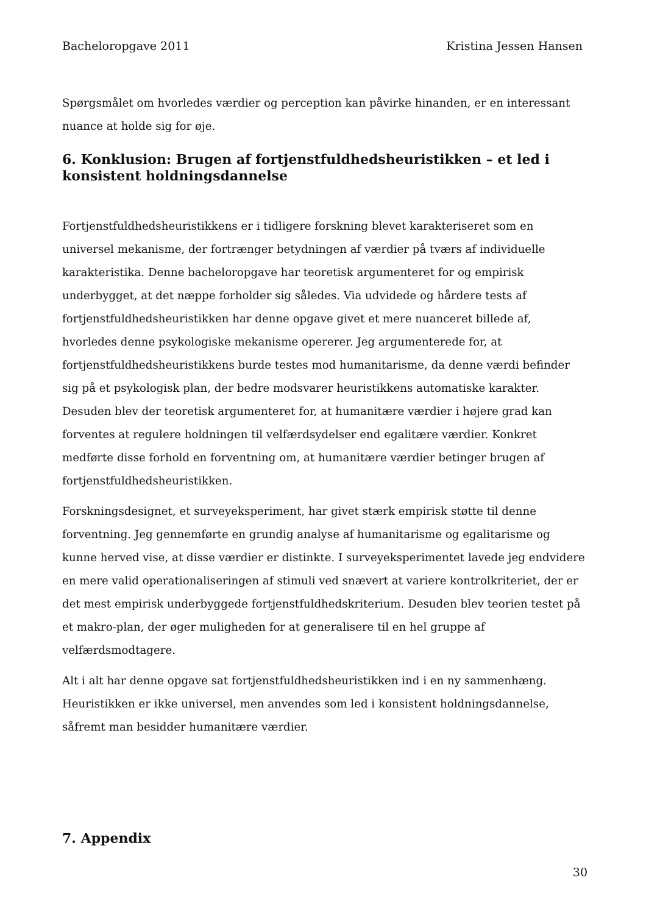Bacheloropgave 2011 Kristina Jessen Hansen
Spørgsmålet om hvorledes værdier og perception kan påvirke hinanden, er en interessant nuance at holde sig for øje.
6. Konklusion: Brugen af fortjenstfuldhedsheuristikken – et led i konsistent holdningsdannelse
Fortjenstfuldhedsheuristikkens er i tidligere forskning blevet karakteriseret som en universel mekanisme, der fortrænger betydningen af værdier på tværs af individuelle karakteristika. Denne bacheloropgave har teoretisk argumenteret for og empirisk underbygget, at det næppe forholder sig således. Via udvidede og hårdere tests af fortjenstfuldhedsheuristikken har denne opgave givet et mere nuanceret billede af, hvorledes denne psykologiske mekanisme opererer. Jeg argumenterede for, at fortjenstfuldhedsheuristikkens burde testes mod humanitarisme, da denne værdi befinder sig på et psykologisk plan, der bedre modsvarer heuristikkens automatiske karakter. Desuden blev der teoretisk argumenteret for, at humanitære værdier i højere grad kan forventes at regulere holdningen til velfærdsydelser end egalitære værdier. Konkret medførte disse forhold en forventning om, at humanitære værdier betinger brugen af fortjenstfuldhedsheuristikken.
Forskningsdesignet, et surveyeksperiment, har givet stærk empirisk støtte til denne forventning. Jeg gennemførte en grundig analyse af humanitarisme og egalitarisme og kunne herved vise, at disse værdier er distinkte. I surveyeksperimentet lavede jeg endvidere en mere valid operationaliseringen af stimuli ved snævert at variere kontrolkriteriet, der er det mest empirisk underbyggede fortjenstfuldhedskriterium. Desuden blev teorien testet på et makro-plan, der øger muligheden for at generalisere til en hel gruppe af velfærdsmodtagere.
Alt i alt har denne opgave sat fortjenstfuldhedsheuristikken ind i en ny sammenhæng. Heuristikken er ikke universel, men anvendes som led i konsistent holdningsdannelse, såfremt man besidder humanitære værdier.
7. Appendix
30